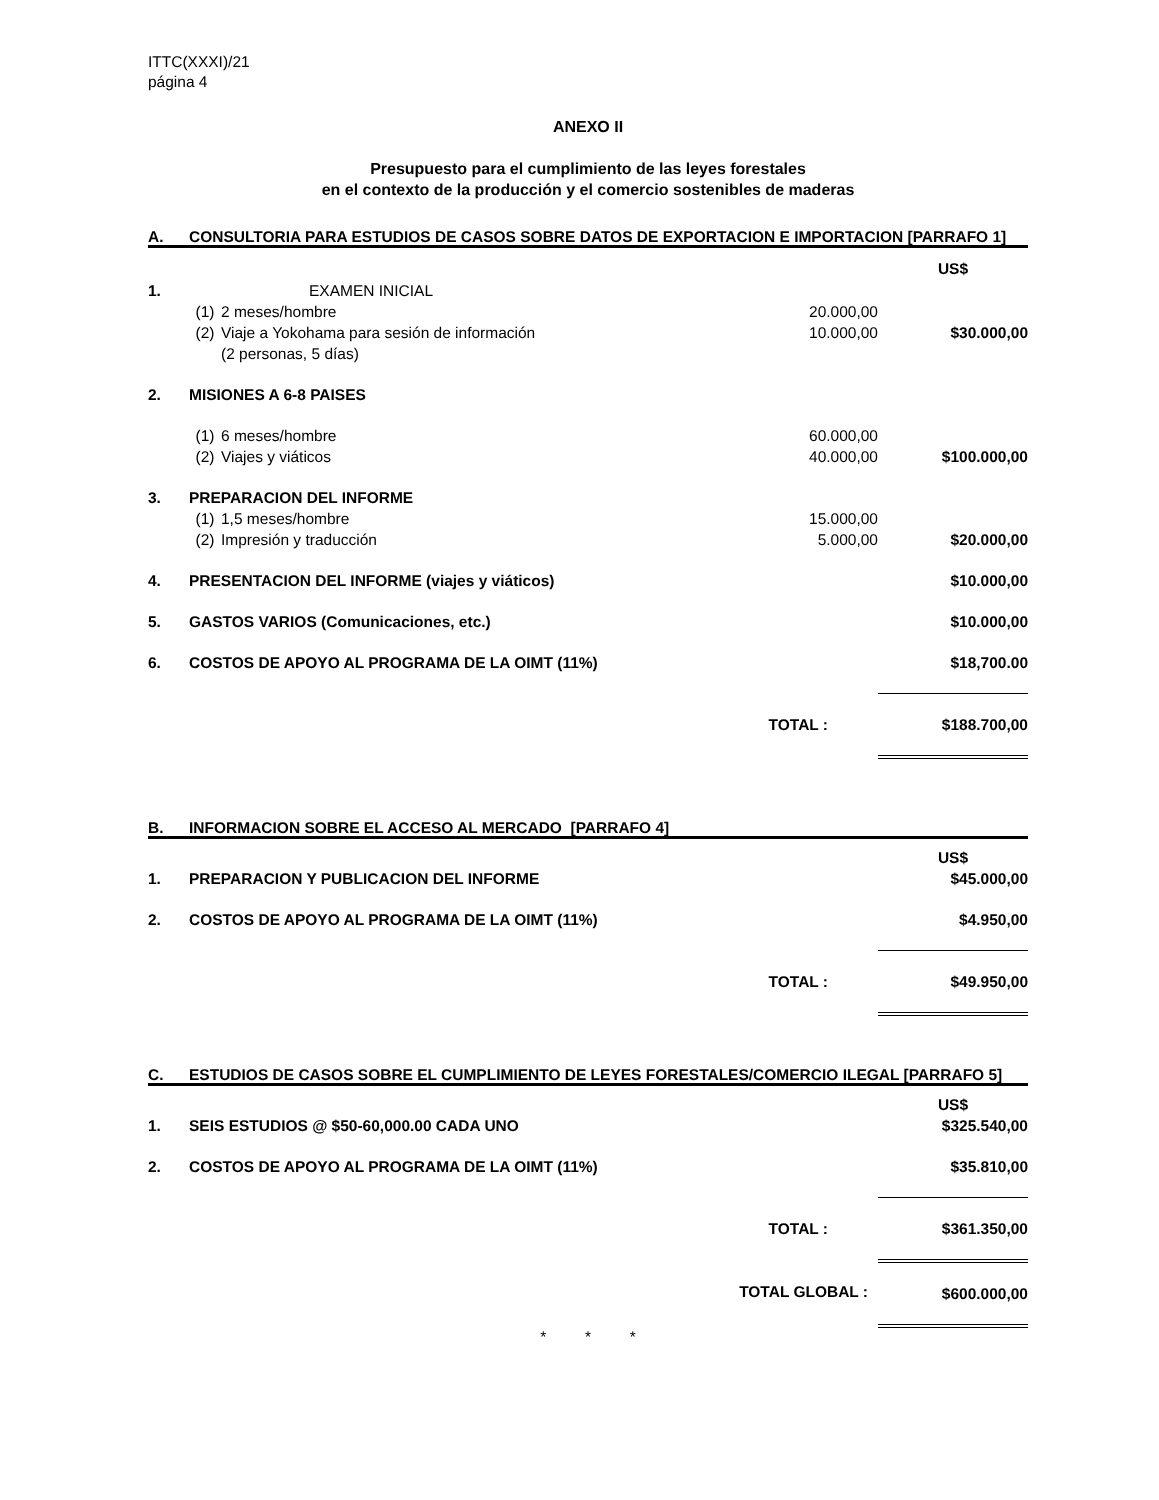ITTC(XXXI)/21
página 4
ANEXO II
Presupuesto para el cumplimiento de las leyes forestales
en el contexto de la producción y el comercio sostenibles de maderas
A. CONSULTORIA PARA ESTUDIOS DE CASOS SOBRE DATOS DE EXPORTACION E IMPORTACION [PARRAFO 1]
| | | | | US$ |
| 1. | EXAMEN INICIAL | | | |
| | (1) | 2 meses/hombre | 20.000,00 | |
| | (2) | Viaje a Yokohama para sesión de información (2 personas, 5 días) | 10.000,00 | $30.000,00 |
| 2. | MISIONES A 6-8 PAISES | | | |
| | (1) | 6 meses/hombre | 60.000,00 | |
| | (2) | Viajes y viáticos | 40.000,00 | $100.000,00 |
| 3. | PREPARACION DEL INFORME | | | |
| | (1) | 1,5 meses/hombre | 15.000,00 | |
| | (2) | Impresión y traducción | 5.000,00 | $20.000,00 |
| 4. | PRESENTACION DEL INFORME (viajes y viáticos) | | | $10.000,00 |
| 5. | GASTOS VARIOS (Comunicaciones, etc.) | | | $10.000,00 |
| 6. | COSTOS DE APOYO AL PROGRAMA DE LA OIMT (11%) | | | $18,700.00 |
| | TOTAL : | | | $188.700,00 |
B. INFORMACION SOBRE EL ACCESO AL MERCADO [PARRAFO 4]
| | | US$ |
| 1. | PREPARACION Y PUBLICACION DEL INFORME | $45.000,00 |
| 2. | COSTOS DE APOYO AL PROGRAMA DE LA OIMT (11%) | $4.950,00 |
| | TOTAL : | $49.950,00 |
C. ESTUDIOS DE CASOS SOBRE EL CUMPLIMIENTO DE LEYES FORESTALES/COMERCIO ILEGAL [PARRAFO 5]
| | | US$ |
| 1. | SEIS ESTUDIOS @ $50-60,000.00 CADA UNO | $325.540,00 |
| 2. | COSTOS DE APOYO AL PROGRAMA DE LA OIMT (11%) | $35.810,00 |
| | TOTAL : | $361.350,00 |
| | TOTAL GLOBAL : | $600.000,00 |
* * *